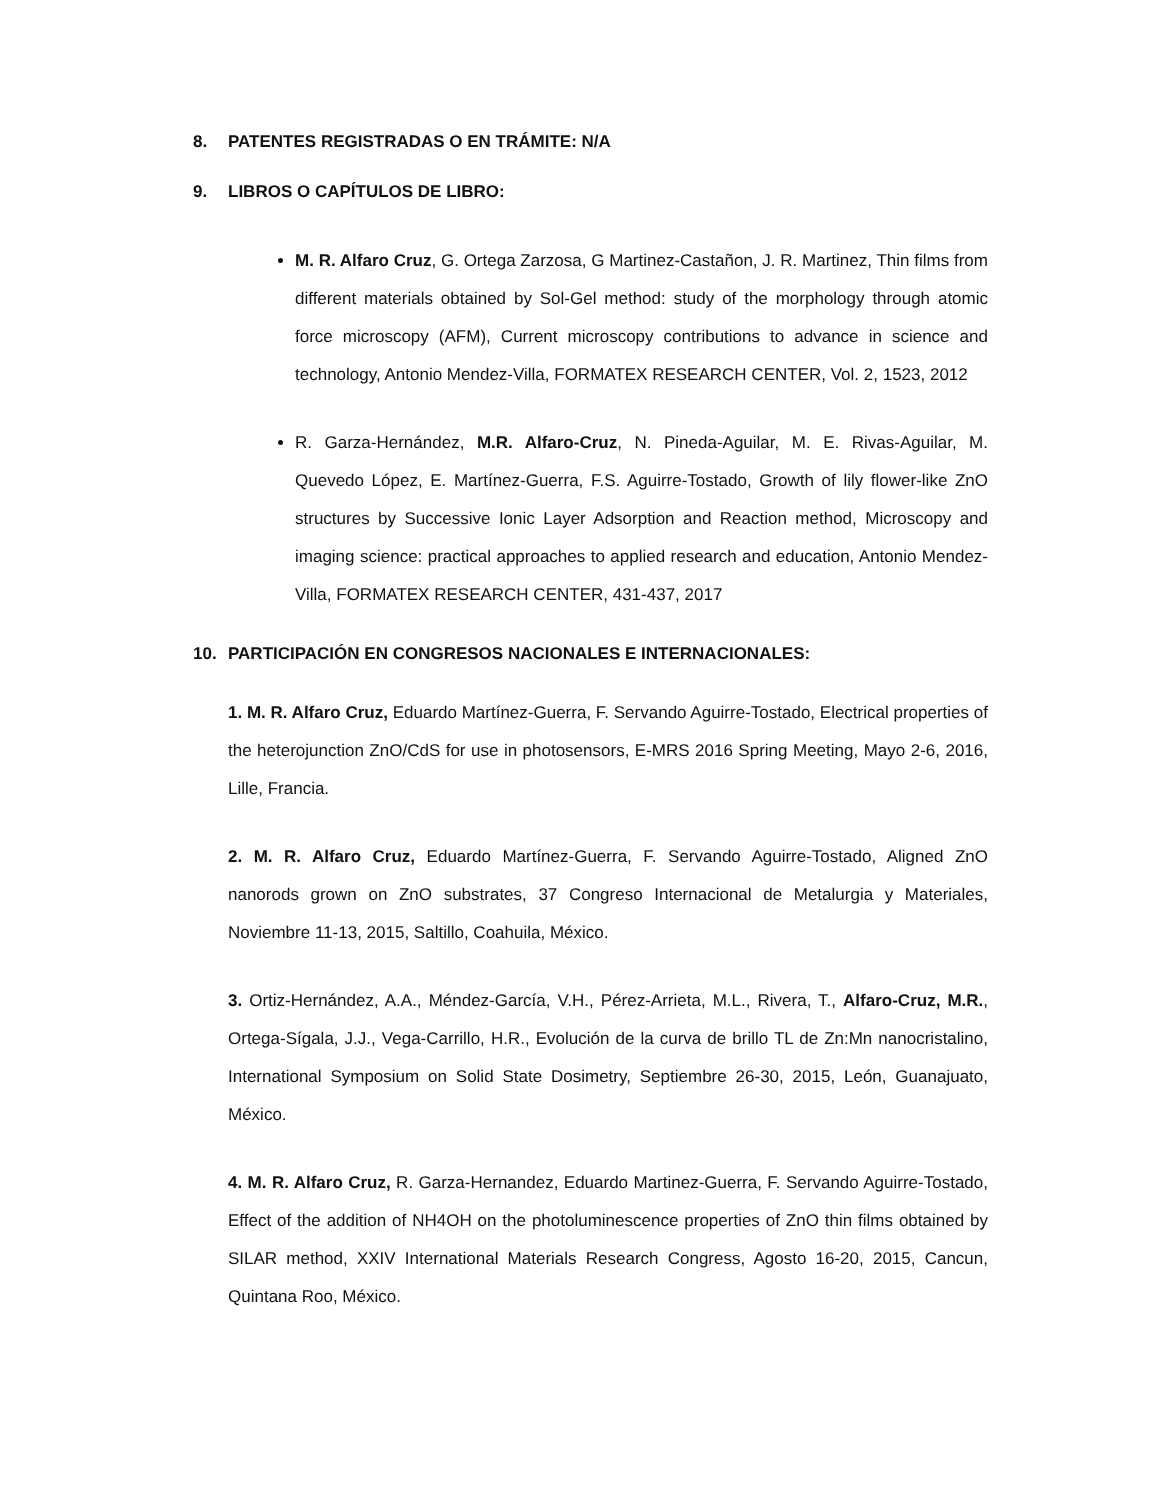8. PATENTES REGISTRADAS O EN TRÁMITE: N/A
9. LIBROS O CAPÍTULOS DE LIBRO:
M. R. Alfaro Cruz, G. Ortega Zarzosa, G Martinez-Castañon, J. R. Martinez, Thin films from different materials obtained by Sol-Gel method: study of the morphology through atomic force microscopy (AFM), Current microscopy contributions to advance in science and technology, Antonio Mendez-Villa, FORMATEX RESEARCH CENTER, Vol. 2, 1523, 2012
R. Garza-Hernández, M.R. Alfaro-Cruz, N. Pineda-Aguilar, M. E. Rivas-Aguilar, M. Quevedo López, E. Martínez-Guerra, F.S. Aguirre-Tostado, Growth of lily flower-like ZnO structures by Successive Ionic Layer Adsorption and Reaction method, Microscopy and imaging science: practical approaches to applied research and education, Antonio Mendez-Villa, FORMATEX RESEARCH CENTER, 431-437, 2017
10. PARTICIPACIÓN EN CONGRESOS NACIONALES E INTERNACIONALES:
1. M. R. Alfaro Cruz, Eduardo Martínez-Guerra, F. Servando Aguirre-Tostado, Electrical properties of the heterojunction ZnO/CdS for use in photosensors, E-MRS 2016 Spring Meeting, Mayo 2-6, 2016, Lille, Francia.
2. M. R. Alfaro Cruz, Eduardo Martínez-Guerra, F. Servando Aguirre-Tostado, Aligned ZnO nanorods grown on ZnO substrates, 37 Congreso Internacional de Metalurgia y Materiales, Noviembre 11-13, 2015, Saltillo, Coahuila, México.
3. Ortiz-Hernández, A.A., Méndez-García, V.H., Pérez-Arrieta, M.L., Rivera, T., Alfaro-Cruz, M.R., Ortega-Sígala, J.J., Vega-Carrillo, H.R., Evolución de la curva de brillo TL de Zn:Mn nanocristalino, International Symposium on Solid State Dosimetry, Septiembre 26-30, 2015, León, Guanajuato, México.
4. M. R. Alfaro Cruz, R. Garza-Hernandez, Eduardo Martinez-Guerra, F. Servando Aguirre-Tostado, Effect of the addition of NH4OH on the photoluminescence properties of ZnO thin films obtained by SILAR method, XXIV International Materials Research Congress, Agosto 16-20, 2015, Cancun, Quintana Roo, México.